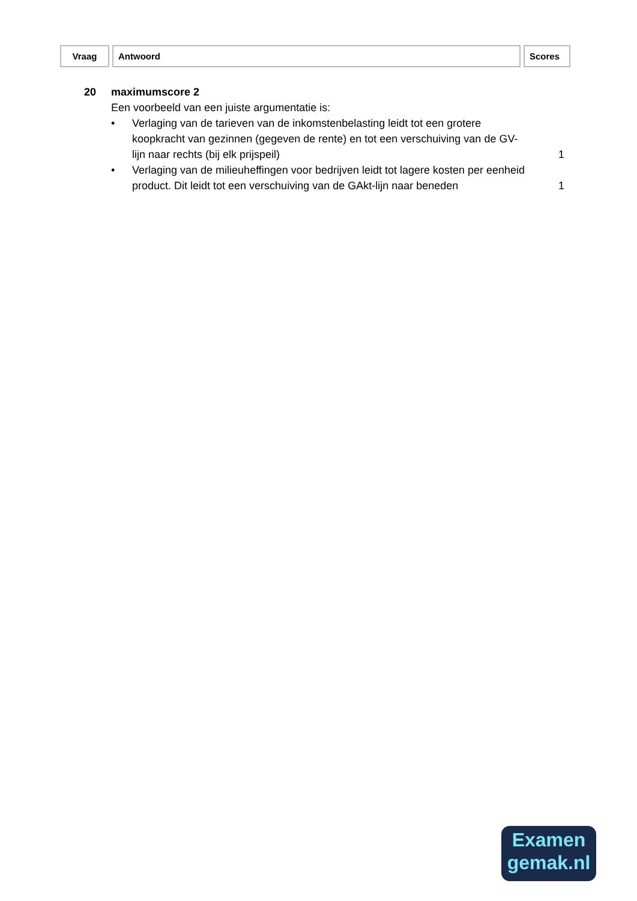| Vraag | Antwoord | Scores |
| --- | --- | --- |
20 maximumscore 2
Een voorbeeld van een juiste argumentatie is:
• Verlaging van de tarieven van de inkomstenbelasting leidt tot een grotere koopkracht van gezinnen (gegeven de rente) en tot een verschuiving van de GV-lijn naar rechts (bij elk prijspeil)
1
• Verlaging van de milieuheffingen voor bedrijven leidt tot lagere kosten per eenheid product. Dit leidt tot een verschuiving van de GAkt-lijn naar beneden
1
Examen
gemak.nl